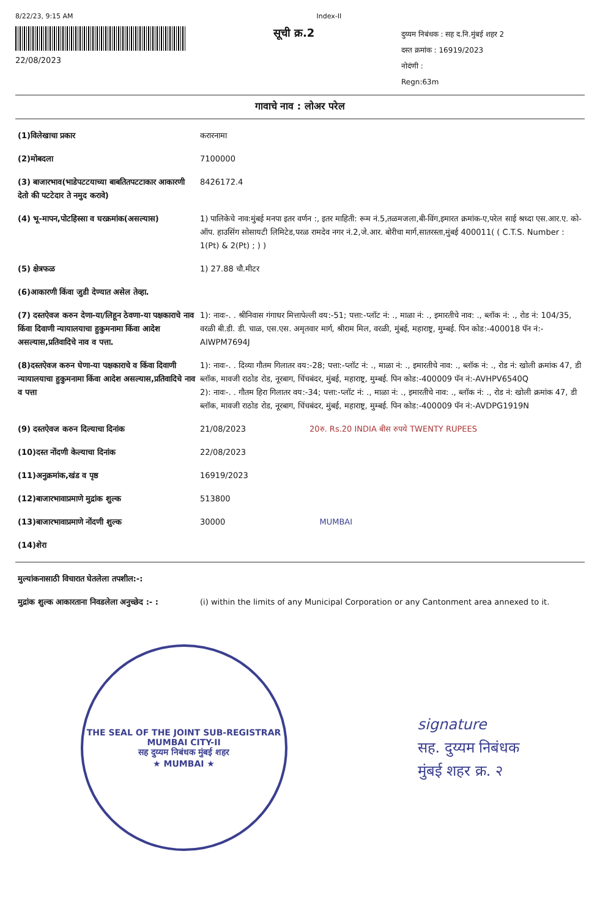8/22/23, 9:15 AM Index-II
22/08/2023
सूची क्र.2
दुय्यम निबंधक : सह द.नि.मुंबई शहर 2
दस्त क्रमांक : 16919/2023
नोदंणी :
Regn:63m
गावाचे नाव : लोअर परेल
| (1)विलेखाचा प्रकार | करारनामा |
| (2)मोबदला | 7100000 |
| (3) बाजारभाव(भाडेपटटयाच्या बाबतितपटटाकार आकारणी देतो की पटटेदार ते नमुद करावे) | 8426172.4 |
| (4) भू-मापन,पोटहिस्सा व घरक्रमांक(असल्यास) | 1) पालिकेचे नाव:मुंबई मनपा इतर वर्णन :, इतर माहिती: रूम नं.5,तळमजला,बी-विंग,इमारत क्रमांक-ए,परेल साई श्रध्दा एस.आर.ए. को-ऑप. हाउसिंग सोसायटी लिमिटेड,परळ रामदेव नगर नं.2,जे.आर. बोरीचा मार्ग,सातरस्ता,मुंबई 400011( ( C.T.S. Number : 1(Pt) & 2(Pt) ; ) ) |
| (5) क्षेत्रफळ | 1) 27.88 चौ.मीटर |
| (6)आकारणी किंवा जुडी देण्यात असेल तेव्हा. | |
| (7) दस्तऐवज करुन देणा-या/लिहून ठेवणा-या पक्षकाराचे नाव किंवा दिवाणी न्यायालयाचा हुकुमनामा किंवा आदेश असल्यास,प्रतिवादिचे नाव व पत्ता. | 1): नावः-. . श्रीनिवास गंगाधर मित्तापेल्ली वय:-51; पत्ता:-प्लॉट नं: ., माळा नं: ., इमारतीचे नाव: ., ब्लॉक नं: ., रोड नं: 104/35, वरळी बी.डी. डी. चाळ, एस.एस. अमृतवार मार्ग, श्रीराम मिल, वरळी, मुंबई, महाराष्ट्र, मुम्बई. पिन कोड:-400018 पॅन नं:-AIWPM7694J |
| (8)दस्तऐवज करुन घेणा-या पक्षकाराचे व किंवा दिवाणी न्यायालयाचा हुकुमनामा किंवा आदेश असल्यास,प्रतिवादिचे नाव व पत्ता | 1): नावः-. . दिव्या गौतम गिलातर वय:-28; पत्ता:-प्लॉट नं: ., माळा नं: ., इमारतीचे नाव: ., ब्लॉक नं: ., रोड नं: खोली क्रमांक 47, डी ब्लॉक, मावजी राठोड रोड, नूरबाग, चिंचबंदर, मुंबई, महाराष्ट्र, मुम्बई. पिन कोड:-400009 पॅन नं:-AVHPV6540Q 2): नावः-. . गौतम हिरा गिलातर वय:-34; पत्ता:-प्लॉट नं: ., माळा नं: ., इमारतीचे नाव: ., ब्लॉक नं: ., रोड नं: खोली क्रमांक 47, डी ब्लॉक, मावजी राठोड रोड, नूरबाग, चिंचबंदर, मुंबई, महाराष्ट्र, मुम्बई. पिन कोड:-400009 पॅन नं:-AVDPG1919N |
| (9) दस्तऐवज करुन दिल्याचा दिनांक | 21/08/2023 20रु. Rs.20 INDIA बीस रुपये TWENTY RUPEES |
| (10)दस्त नोंदणी केल्याचा दिनांक | 22/08/2023 |
| (11)अनुक्रमांक,खंड व पृष्ठ | 16919/2023 |
| (12)बाजारभावाप्रमाणे मुद्रांक शुल्क | 513800 |
| (13)बाजारभावाप्रमाणे नोंदणी शुल्क | 30000 MUMBAI |
| (14)शेरा | |
| मुल्यांकनासाठी विचारात घेतलेला तपशील:-: | |
| मुद्रांक शुल्क आकारताना निवडलेला अनुच्छेद :- : | (i) within the limits of any Municipal Corporation or any Cantonment area annexed to it. |
THE SEAL OF THE JOINT SUB-REGISTRAR MUMBAI CITY-II
सह दुय्यम निबंधक मुंबई शहर
★ MUMBAI ★
signature
सह. दुय्यम निबंधक
मुंबई शहर क्र. २